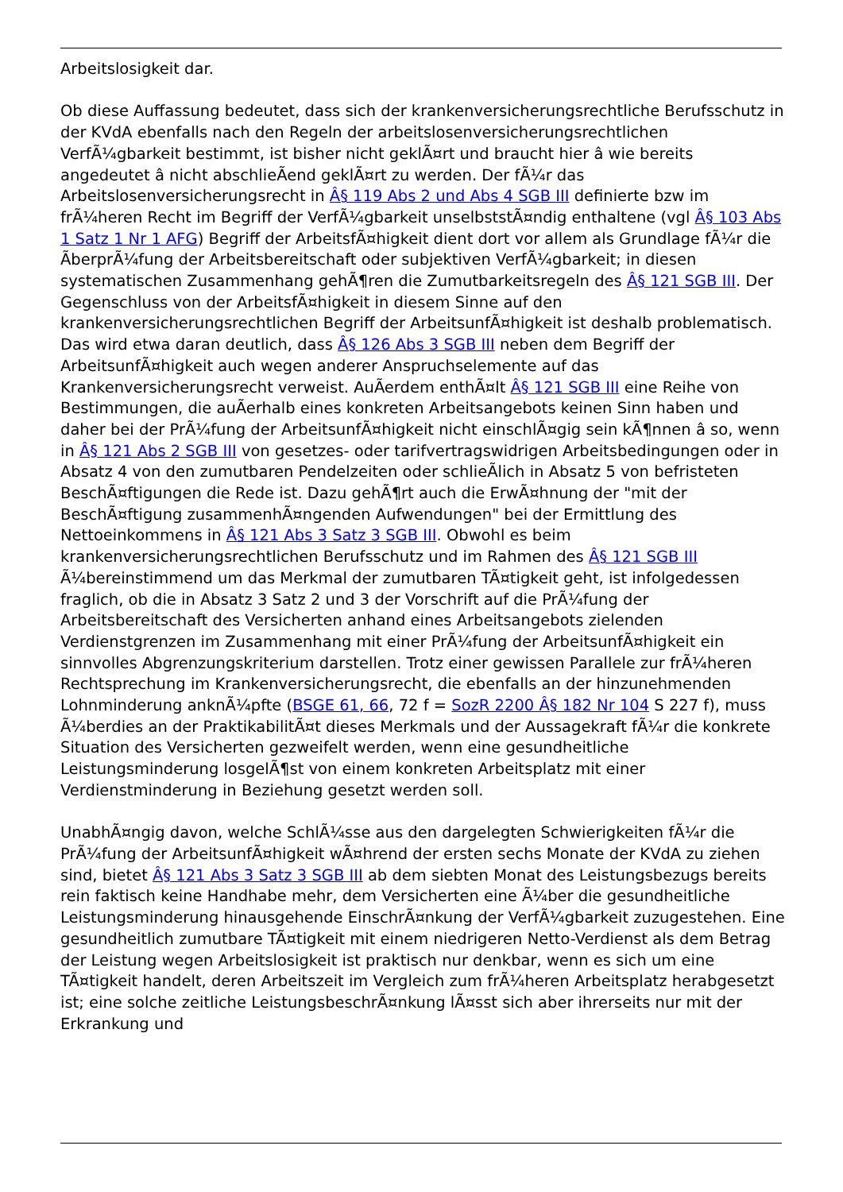Arbeitslosigkeit dar.
Ob diese Auffassung bedeutet, dass sich der krankenversicherungsrechtliche Berufsschutz in der KVdA ebenfalls nach den Regeln der arbeitslosenversicherungsrechtlichen VerfÃ¼gbarkeit bestimmt, ist bisher nicht geklÃ¤rt und braucht hier â wie bereits angedeutet â nicht abschlieÃend geklÃ¤rt zu werden. Der fÃ¼r das Arbeitslosenversicherungsrecht in Â§ 119 Abs 2 und Abs 4 SGB III definierte bzw im frÃ¼heren Recht im Begriff der VerfÃ¼gbarkeit unselbststÃ¤ndig enthaltene (vgl Â§ 103 Abs 1 Satz 1 Nr 1 AFG) Begriff der ArbeitsfÃ¤higkeit dient dort vor allem als Grundlage fÃ¼r die ÃberprÃ¼fung der Arbeitsbereitschaft oder subjektiven VerfÃ¼gbarkeit; in diesen systematischen Zusammenhang gehÃ¶ren die Zumutbarkeitsregeln des Â§ 121 SGB III. Der Gegenschluss von der ArbeitsfÃ¤higkeit in diesem Sinne auf den krankenversicherungsrechtlichen Begriff der ArbeitsunfÃ¤higkeit ist deshalb problematisch. Das wird etwa daran deutlich, dass Â§ 126 Abs 3 SGB III neben dem Begriff der ArbeitsunfÃ¤higkeit auch wegen anderer Anspruchselemente auf das Krankenversicherungsrecht verweist. AuÃerdem enthÃ¤lt Â§ 121 SGB III eine Reihe von Bestimmungen, die auÃerhalb eines konkreten Arbeitsangebots keinen Sinn haben und daher bei der PrÃ¼fung der ArbeitsunfÃ¤higkeit nicht einschlÃ¤gig sein kÃ¶nnen â so, wenn in Â§ 121 Abs 2 SGB III von gesetzes- oder tarifvertragswidrigen Arbeitsbedingungen oder in Absatz 4 von den zumutbaren Pendelzeiten oder schlieÃlich in Absatz 5 von befristeten BeschÃ¤ftigungen die Rede ist. Dazu gehÃ¶rt auch die ErwÃ¤hnung der "mit der BeschÃ¤ftigung zusammenhÃ¤ngenden Aufwendungen" bei der Ermittlung des Nettoeinkommens in Â§ 121 Abs 3 Satz 3 SGB III. Obwohl es beim krankenversicherungsrechtlichen Berufsschutz und im Rahmen des Â§ 121 SGB III Ã¼bereinstimmend um das Merkmal der zumutbaren TÃ¤tigkeit geht, ist infolgedessen fraglich, ob die in Absatz 3 Satz 2 und 3 der Vorschrift auf die PrÃ¼fung der Arbeitsbereitschaft des Versicherten anhand eines Arbeitsangebots zielenden Verdienstgrenzen im Zusammenhang mit einer PrÃ¼fung der ArbeitsunfÃ¤higkeit ein sinnvolles Abgrenzungskriterium darstellen. Trotz einer gewissen Parallele zur frÃ¼heren Rechtsprechung im Krankenversicherungsrecht, die ebenfalls an der hinzunehmenden Lohnminderung anknÃ¼pfte (BSGE 61, 66, 72 f = SozR 2200 Â§ 182 Nr 104 S 227 f), muss Ã¼berdies an der PraktikabilitÃ¤t dieses Merkmals und der Aussagekraft fÃ¼r die konkrete Situation des Versicherten gezweifelt werden, wenn eine gesundheitliche Leistungsminderung losgelÃ¶st von einem konkreten Arbeitsplatz mit einer Verdienstminderung in Beziehung gesetzt werden soll.
UnabhÃ¤ngig davon, welche SchlÃ¼sse aus den dargelegten Schwierigkeiten fÃ¼r die PrÃ¼fung der ArbeitsunfÃ¤higkeit wÃ¤hrend der ersten sechs Monate der KVdA zu ziehen sind, bietet Â§ 121 Abs 3 Satz 3 SGB III ab dem siebten Monat des Leistungsbezugs bereits rein faktisch keine Handhabe mehr, dem Versicherten eine Ã¼ber die gesundheitliche Leistungsminderung hinausgehende EinschrÃ¤nkung der VerfÃ¼gbarkeit zuzugestehen. Eine gesundheitlich zumutbare TÃ¤tigkeit mit einem niedrigeren Netto-Verdienst als dem Betrag der Leistung wegen Arbeitslosigkeit ist praktisch nur denkbar, wenn es sich um eine TÃ¤tigkeit handelt, deren Arbeitszeit im Vergleich zum frÃ¼heren Arbeitsplatz herabgesetzt ist; eine solche zeitliche LeistungsbeschrÃ¤nkung lÃ¤sst sich aber ihrerseits nur mit der Erkrankung und